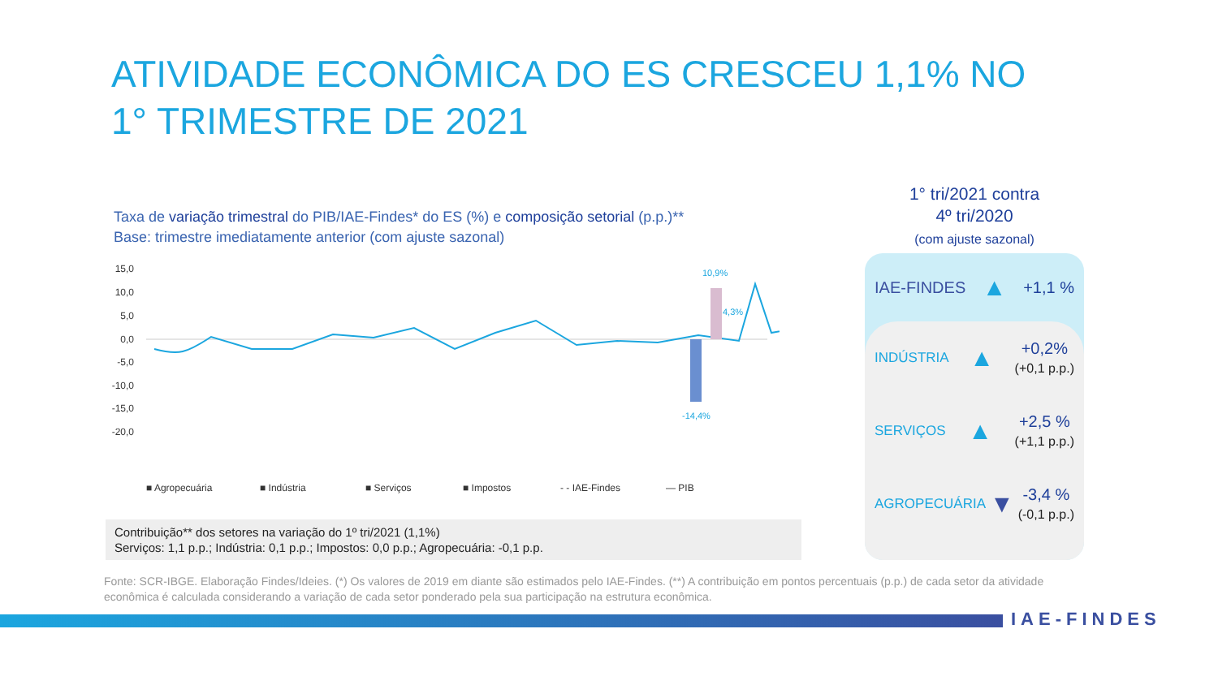ATIVIDADE ECONÔMICA DO ES CRESCEU 1,1% NO 1° TRIMESTRE DE 2021
Taxa de variação trimestral do PIB/IAE-Findes* do ES (%) e composição setorial (p.p.)**
Base: trimestre imediatamente anterior (com ajuste sazonal)
15,0
10,0
5,0
0,0
-5,0
-10,0
-15,0
-20,0
10,9%
-14,4%
4,3%
■ Agropecuária
■ Indústria
■ Serviços
■ Impostos
- - IAE-Findes
— PIB
Contribuição** dos setores na variação do 1º tri/2021 (1,1%)
Serviços: 1,1 p.p.; Indústria: 0,1 p.p.; Impostos: 0,0 p.p.; Agropecuária: -0,1 p.p.
Fonte: SCR-IBGE. Elaboração Findes/Ideies. (*) Os valores de 2019 em diante são estimados pelo IAE-Findes. (**) A contribuição em pontos percentuais (p.p.) de cada setor da atividade econômica é calculada considerando a variação de cada setor ponderado pela sua participação na estrutura econômica.
1° tri/2021 contra
4º tri/2020
(com ajuste sazonal)
IAE-FINDES ▲ +1,1 %
INDÚSTRIA ▲ +0,2%
(+0,1 p.p.)
SERVIÇOS ▲ +2,5 %
(+1,1 p.p.)
AGROPECUÁRIA ▼ -3,4 %
(-0,1 p.p.)
IAE-FINDES